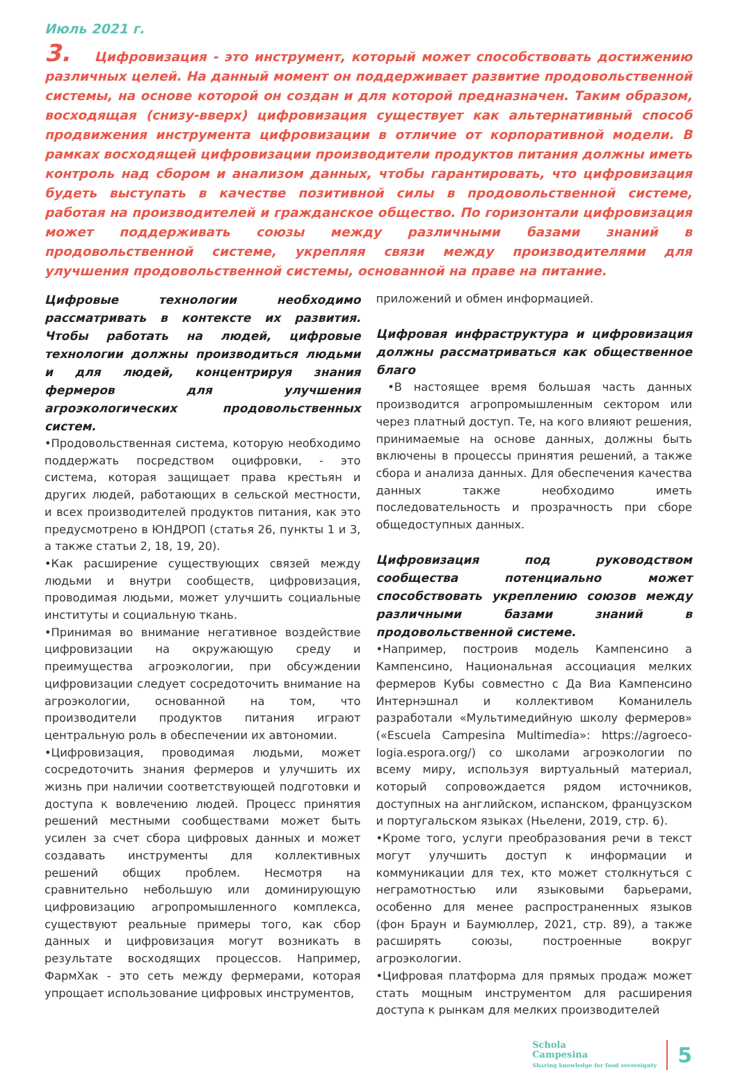Июль 2021 г.
3. Цифровизация - это инструмент, который может способствовать достижению различных целей. На данный момент он поддерживает развитие продовольственной системы, на основе которой он создан и для которой предназначен. Таким образом, восходящая (снизу-вверх) цифровизация существует как альтернативный способ продвижения инструмента цифровизации в отличие от корпоративной модели. В рамках восходящей цифровизации производители продуктов питания должны иметь контроль над сбором и анализом данных, чтобы гарантировать, что цифровизация будеть выступать в качестве позитивной силы в продовольственной системе, работая на производителей и гражданское общество. По горизонтали цифровизация может поддерживать союзы между различными базами знаний в продовольственной системе, укрепляя связи между производителями для улучшения продовольственной системы, основанной на праве на питание.
Цифровые технологии необходимо рассматривать в контексте их развития. Чтобы работать на людей, цифровые технологии должны производиться людьми и для людей, концентрируя знания фермеров для улучшения агроэкологических продовольственных систем.
•Продовольственная система, которую необходимо поддержать посредством оцифровки, - это система, которая защищает права крестьян и других людей, работающих в сельской местности, и всех производителей продуктов питания, как это предусмотрено в ЮНДРОП (статья 26, пункты 1 и 3, а также статьи 2, 18, 19, 20).
•Как расширение существующих связей между людьми и внутри сообществ, цифровизация, проводимая людьми, может улучшить социальные институты и социальную ткань.
•Принимая во внимание негативное воздействие цифровизации на окружающую среду и преимущества агроэкологии, при обсуждении цифровизации следует сосредоточить внимание на агроэкологии, основанной на том, что производители продуктов питания играют центральную роль в обеспечении их автономии.
•Цифровизация, проводимая людьми, может сосредоточить знания фермеров и улучшить их жизнь при наличии соответствующей подготовки и доступа к вовлечению людей. Процесс принятия решений местными сообществами может быть усилен за счет сбора цифровых данных и может создавать инструменты для коллективных решений общих проблем. Несмотря на сравнительно небольшую или доминирующую цифровизацию агропромышленного комплекса, существуют реальные примеры того, как сбор данных и цифровизация могут возникать в результате восходящих процессов. Например, ФармХак - это сеть между фермерами, которая упрощает использование цифровых инструментов,
приложений и обмен информацией.
Цифровая инфраструктура и цифровизация должны рассматриваться как общественное благо
•В настоящее время большая часть данных производится агропромышленным сектором или через платный доступ. Те, на кого влияют решения, принимаемые на основе данных, должны быть включены в процессы принятия решений, а также сбора и анализа данных. Для обеспечения качества данных также необходимо иметь последовательность и прозрачность при сборе общедоступных данных.
Цифровизация под руководством сообщества потенциально может способствовать укреплению союзов между различными базами знаний в продовольственной системе.
•Например, построив модель Кампенсино а Кампенсино, Национальная ассоциация мелких фермеров Кубы совместно с Да Виа Кампенсино Интернэшнал и коллективом Команилель разработали «Мультимедийную школу фермеров» («Escuela Campesina Multimedia»: https://agroeco-logia.espora.org/) со школами агроэкологии по всему миру, используя виртуальный материал, который сопровождается рядом источников, доступных на английском, испанском, французском и португальском языках (Ньелени, 2019, стр. 6).
•Кроме того, услуги преобразования речи в текст могут улучшить доступ к информации и коммуникации для тех, кто может столкнуться с неграмотностью или языковыми барьерами, особенно для менее распространенных языков (фон Браун и Баумюллер, 2021, стр. 89), а также расширять союзы, построенные вокруг агроэкологии.
•Цифровая платформа для прямых продаж может стать мощным инструментом для расширения доступа к рынкам для мелких производителей
Schola
Campesina
Sharing knowledge for food sovereignty
5